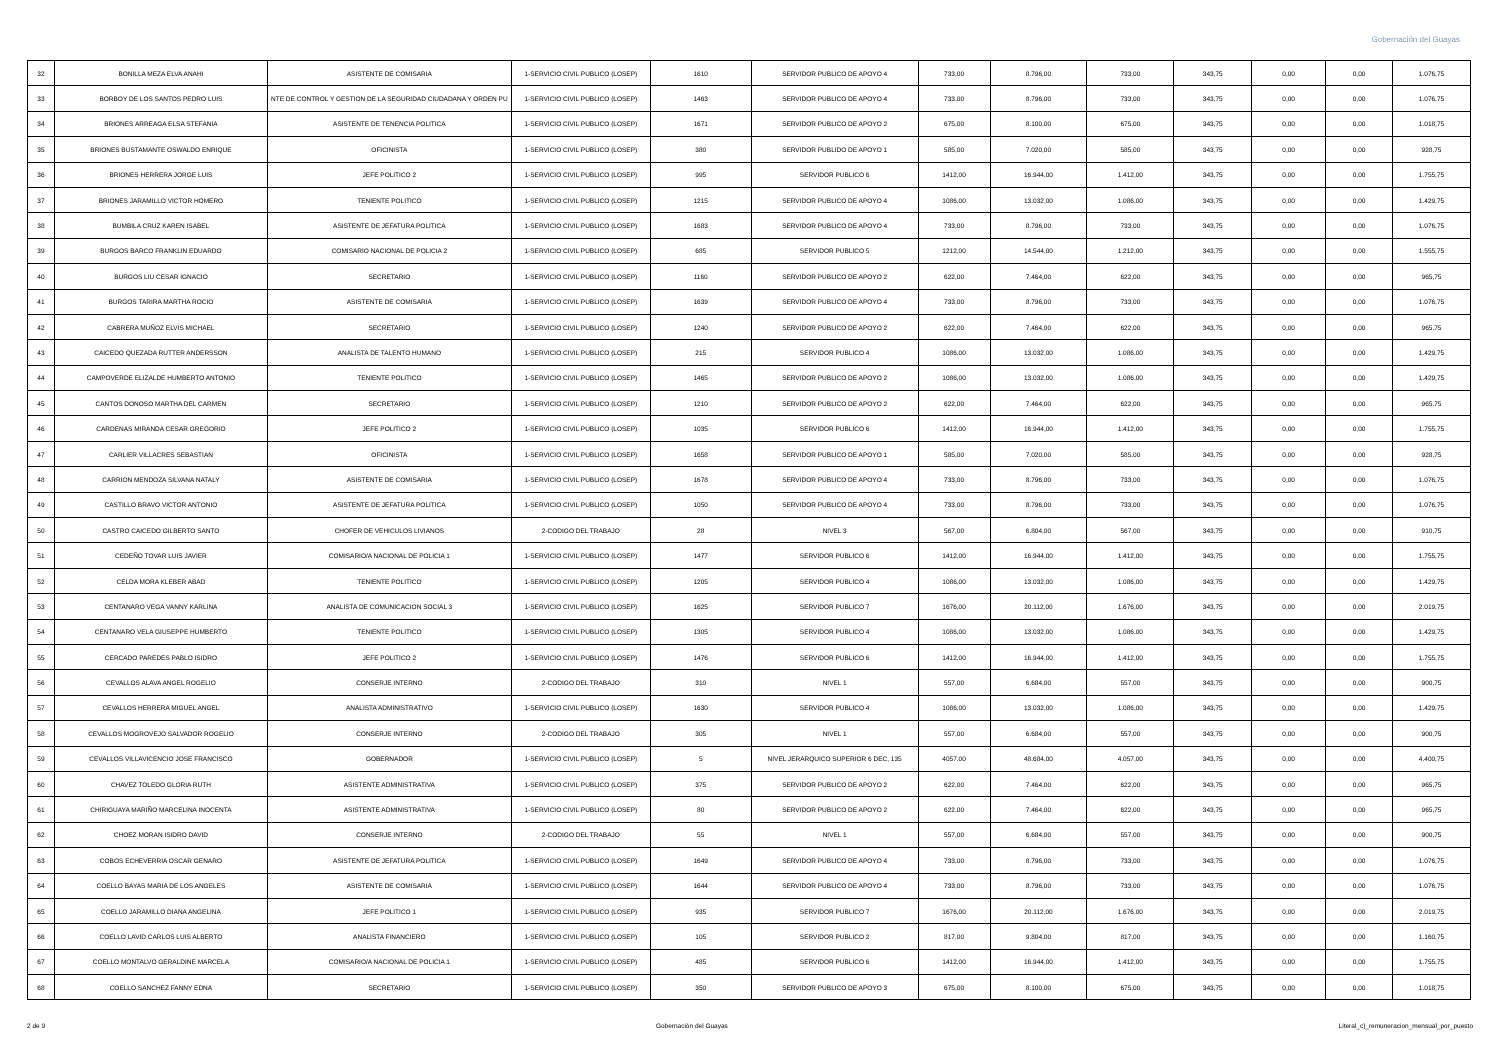Gobernación del Guayas
| 32 | BONILLA MEZA ELVA ANAHI | ASISTENTE DE COMISARIA | 1-SERVICIO CIVIL PUBLICO (LOSEP) | 1610 | SERVIDOR PUBLICO DE APOYO 4 | 733,00 | 8.796,00 | 733,00 | 343,75 | 0,00 | 0,00 | 1.076,75 |
| 33 | BORBOY DE LOS SANTOS PEDRO LUIS | NTE DE CONTROL Y GESTION DE LA SEGURIDAD CIUDADANA Y ORDEN PU | 1-SERVICIO CIVIL PUBLICO (LOSEP) | 1463 | SERVIDOR PUBLICO DE APOYO 4 | 733,00 | 8.796,00 | 733,00 | 343,75 | 0,00 | 0,00 | 1.076,75 |
| 34 | BRIONES ARREAGA ELSA STEFANIA | ASISTENTE DE TENENCIA POLITICA | 1-SERVICIO CIVIL PUBLICO (LOSEP) | 1671 | SERVIDOR PUBLICO DE APOYO 2 | 675,00 | 8.100,00 | 675,00 | 343,75 | 0,00 | 0,00 | 1.018,75 |
| 35 | BRIONES BUSTAMANTE OSWALDO ENRIQUE | OFICINISTA | 1-SERVICIO CIVIL PUBLICO (LOSEP) | 380 | SERVIDOR PUBLIDO DE APOYO 1 | 585,00 | 7.020,00 | 585,00 | 343,75 | 0,00 | 0,00 | 928,75 |
| 36 | BRIONES HERRERA JORGE LUIS | JEFE POLITICO 2 | 1-SERVICIO CIVIL PUBLICO (LOSEP) | 995 | SERVIDOR PUBLICO 6 | 1412,00 | 16.944,00 | 1.412,00 | 343,75 | 0,00 | 0,00 | 1.755,75 |
| 37 | BRIONES JARAMILLO VICTOR HOMERO | TENIENTE POLITICO | 1-SERVICIO CIVIL PUBLICO (LOSEP) | 1215 | SERVIDOR PUBLICO DE APOYO 4 | 1086,00 | 13.032,00 | 1.086,00 | 343,75 | 0,00 | 0,00 | 1.429,75 |
| 38 | BUMBILA CRUZ KAREN ISABEL | ASISTENTE DE JEFATURA POLITICA | 1-SERVICIO CIVIL PUBLICO (LOSEP) | 1683 | SERVIDOR PUBLICO DE APOYO 4 | 733,00 | 8.796,00 | 733,00 | 343,75 | 0,00 | 0,00 | 1.076,75 |
| 39 | BURGOS BARCO FRANKLIN EDUARDO | COMISARIO NACIONAL DE POLICIA 2 | 1-SERVICIO CIVIL PUBLICO (LOSEP) | 685 | SERVIDOR PUBLICO 5 | 1212,00 | 14.544,00 | 1.212,00 | 343,75 | 0,00 | 0,00 | 1.555,75 |
| 40 | BURGOS LIU CESAR IGNACIO | SECRETARIO | 1-SERVICIO CIVIL PUBLICO (LOSEP) | 1160 | SERVIDOR PUBLICO DE APOYO 2 | 622,00 | 7.464,00 | 622,00 | 343,75 | 0,00 | 0,00 | 965,75 |
| 41 | BURGOS TARIRA MARTHA ROCIO | ASISTENTE DE COMISARIA | 1-SERVICIO CIVIL PUBLICO (LOSEP) | 1639 | SERVIDOR PUBLICO DE APOYO 4 | 733,00 | 8.796,00 | 733,00 | 343,75 | 0,00 | 0,00 | 1.076,75 |
| 42 | CABRERA MUÑOZ ELVIS MICHAEL | SECRETARIO | 1-SERVICIO CIVIL PUBLICO (LOSEP) | 1240 | SERVIDOR PUBLICO DE APOYO 2 | 622,00 | 7.464,00 | 622,00 | 343,75 | 0,00 | 0,00 | 965,75 |
| 43 | CAICEDO QUEZADA RUTTER ANDERSSON | ANALISTA DE TALENTO HUMANO | 1-SERVICIO CIVIL PUBLICO (LOSEP) | 215 | SERVIDOR PUBLICO 4 | 1086,00 | 13.032,00 | 1.086,00 | 343,75 | 0,00 | 0,00 | 1.429,75 |
| 44 | CAMPOVERDE ELIZALDE HUMBERTO ANTONIO | TENIENTE POLITICO | 1-SERVICIO CIVIL PUBLICO (LOSEP) | 1465 | SERVIDOR PUBLICO DE APOYO 2 | 1086,00 | 13.032,00 | 1.086,00 | 343,75 | 0,00 | 0,00 | 1.429,75 |
| 45 | CANTOS DONOSO MARTHA DEL CARMEN | SECRETARIO | 1-SERVICIO CIVIL PUBLICO (LOSEP) | 1210 | SERVIDOR PUBLICO DE APOYO 2 | 622,00 | 7.464,00 | 622,00 | 343,75 | 0,00 | 0,00 | 965,75 |
| 46 | CARDENAS MIRANDA CESAR GREGORIO | JEFE POLITICO 2 | 1-SERVICIO CIVIL PUBLICO (LOSEP) | 1035 | SERVIDOR PUBLICO 6 | 1412,00 | 16.944,00 | 1.412,00 | 343,75 | 0,00 | 0,00 | 1.755,75 |
| 47 | CARLIER VILLACRES SEBASTIAN | OFICINISTA | 1-SERVICIO CIVIL PUBLICO (LOSEP) | 1658 | SERVIDOR PUBLICO DE APOYO 1 | 585,00 | 7.020,00 | 585,00 | 343,75 | 0,00 | 0,00 | 928,75 |
| 48 | CARRION MENDOZA SILVANA NATALY | ASISTENTE DE COMISARIA | 1-SERVICIO CIVIL PUBLICO (LOSEP) | 1678 | SERVIDOR PUBLICO DE APOYO 4 | 733,00 | 8.796,00 | 733,00 | 343,75 | 0,00 | 0,00 | 1.076,75 |
| 49 | CASTILLO BRAVO VICTOR ANTONIO | ASISTENTE DE JEFATURA POLITICA | 1-SERVICIO CIVIL PUBLICO (LOSEP) | 1050 | SERVIDOR PUBLICO DE APOYO 4 | 733,00 | 8.796,00 | 733,00 | 343,75 | 0,00 | 0,00 | 1.076,75 |
| 50 | CASTRO CAICEDO GILBERTO SANTO | CHOFER DE VEHICULOS LIVIANOS | 2-CODIGO DEL TRABAJO | 28 | NIVEL 3 | 567,00 | 6.804,00 | 567,00 | 343,75 | 0,00 | 0,00 | 910,75 |
| 51 | CEDEÑO TOVAR LUIS JAVIER | COMISARIO/A NACIONAL DE POLICIA 1 | 1-SERVICIO CIVIL PUBLICO (LOSEP) | 1477 | SERVIDOR PUBLICO 6 | 1412,00 | 16.944,00 | 1.412,00 | 343,75 | 0,00 | 0,00 | 1.755,75 |
| 52 | CELDA MORA KLEBER ABAD | TENIENTE POLITICO | 1-SERVICIO CIVIL PUBLICO (LOSEP) | 1205 | SERVIDOR PUBLICO 4 | 1086,00 | 13.032,00 | 1.086,00 | 343,75 | 0,00 | 0,00 | 1.429,75 |
| 53 | CENTANARO VEGA VANNY KARLINA | ANALISTA DE COMUNICACION SOCIAL 3 | 1-SERVICIO CIVIL PUBLICO (LOSEP) | 1625 | SERVIDOR PUBLICO 7 | 1676,00 | 20.112,00 | 1.676,00 | 343,75 | 0,00 | 0,00 | 2.019,75 |
| 54 | CENTANARO VELA GIUSEPPE HUMBERTO | TENIENTE POLITICO | 1-SERVICIO CIVIL PUBLICO (LOSEP) | 1305 | SERVIDOR PUBLICO 4 | 1086,00 | 13.032,00 | 1.086,00 | 343,75 | 0,00 | 0,00 | 1.429,75 |
| 55 | CERCADO PAREDES PABLO ISIDRO | JEFE POLITICO 2 | 1-SERVICIO CIVIL PUBLICO (LOSEP) | 1476 | SERVIDOR PUBLICO 6 | 1412,00 | 16.944,00 | 1.412,00 | 343,75 | 0,00 | 0,00 | 1.755,75 |
| 56 | CEVALLOS ALAVA ANGEL ROGELIO | CONSERJE INTERNO | 2-CODIGO DEL TRABAJO | 310 | NIVEL 1 | 557,00 | 6.684,00 | 557,00 | 343,75 | 0,00 | 0,00 | 900,75 |
| 57 | CEVALLOS HERRERA MIGUEL ANGEL | ANALISTA ADMINISTRATIVO | 1-SERVICIO CIVIL PUBLICO (LOSEP) | 1630 | SERVIDOR PUBLICO 4 | 1086,00 | 13.032,00 | 1.086,00 | 343,75 | 0,00 | 0,00 | 1.429,75 |
| 58 | CEVALLOS MOGROVEJO SALVADOR ROGELIO | CONSERJE INTERNO | 2-CODIGO DEL TRABAJO | 305 | NIVEL 1 | 557,00 | 6.684,00 | 557,00 | 343,75 | 0,00 | 0,00 | 900,75 |
| 59 | CEVALLOS VILLAVICENCIO JOSE FRANCISCO | GOBERNADOR | 1-SERVICIO CIVIL PUBLICO (LOSEP) | 5 | NIVEL JERARQUICO SUPERIOR 6 DEC, 135 | 4057,00 | 48.684,00 | 4.057,00 | 343,75 | 0,00 | 0,00 | 4.400,75 |
| 60 | CHAVEZ TOLEDO GLORIA RUTH | ASISTENTE ADMINISTRATIVA | 1-SERVICIO CIVIL PUBLICO (LOSEP) | 375 | SERVIDOR PUBLICO DE APOYO 2 | 622,00 | 7.464,00 | 622,00 | 343,75 | 0,00 | 0,00 | 965,75 |
| 61 | CHIRIGUAYA MARIÑO MARCELINA INOCENTA | ASISTENTE ADMINISTRATIVA | 1-SERVICIO CIVIL PUBLICO (LOSEP) | 80 | SERVIDOR PUBLICO DE APOYO 2 | 622,00 | 7.464,00 | 622,00 | 343,75 | 0,00 | 0,00 | 965,75 |
| 62 | CHOEZ MORAN ISIDRO DAVID | CONSERJE INTERNO | 2-CODIGO DEL TRABAJO | 55 | NIVEL 1 | 557,00 | 6.684,00 | 557,00 | 343,75 | 0,00 | 0,00 | 900,75 |
| 63 | COBOS ECHEVERRIA OSCAR GENARO | ASISTENTE DE JEFATURA POLITICA | 1-SERVICIO CIVIL PUBLICO (LOSEP) | 1649 | SERVIDOR PUBLICO DE APOYO 4 | 733,00 | 8.796,00 | 733,00 | 343,75 | 0,00 | 0,00 | 1.076,75 |
| 64 | COELLO BAYAS MARIA DE LOS ANGELES | ASISTENTE DE COMISARIA | 1-SERVICIO CIVIL PUBLICO (LOSEP) | 1644 | SERVIDOR PUBLICO DE APOYO 4 | 733,00 | 8.796,00 | 733,00 | 343,75 | 0,00 | 0,00 | 1.076,75 |
| 65 | COELLO JARAMILLO DIANA ANGELINA | JEFE POLITICO 1 | 1-SERVICIO CIVIL PUBLICO (LOSEP) | 935 | SERVIDOR PUBLICO 7 | 1676,00 | 20.112,00 | 1.676,00 | 343,75 | 0,00 | 0,00 | 2.019,75 |
| 66 | COELLO LAVID CARLOS LUIS ALBERTO | ANALISTA FINANCIERO | 1-SERVICIO CIVIL PUBLICO (LOSEP) | 105 | SERVIDOR PUBLICO 2 | 817,00 | 9.804,00 | 817,00 | 343,75 | 0,00 | 0,00 | 1.160,75 |
| 67 | COELLO MONTALVO GERALDINE MARCELA | COMISARIO/A NACIONAL DE POLICIA 1 | 1-SERVICIO CIVIL PUBLICO (LOSEP) | 485 | SERVIDOR PUBLICO 6 | 1412,00 | 16.944,00 | 1.412,00 | 343,75 | 0,00 | 0,00 | 1.755,75 |
| 68 | COELLO SANCHEZ FANNY EDNA | SECRETARIO | 1-SERVICIO CIVIL PUBLICO (LOSEP) | 350 | SERVIDOR PUBLICO DE APOYO 3 | 675,00 | 8.100,00 | 675,00 | 343,75 | 0,00 | 0,00 | 1.018,75 |
2 de 9 Gobernación del Guayas Literal_c)_remuneracion_mensual_por_puesto